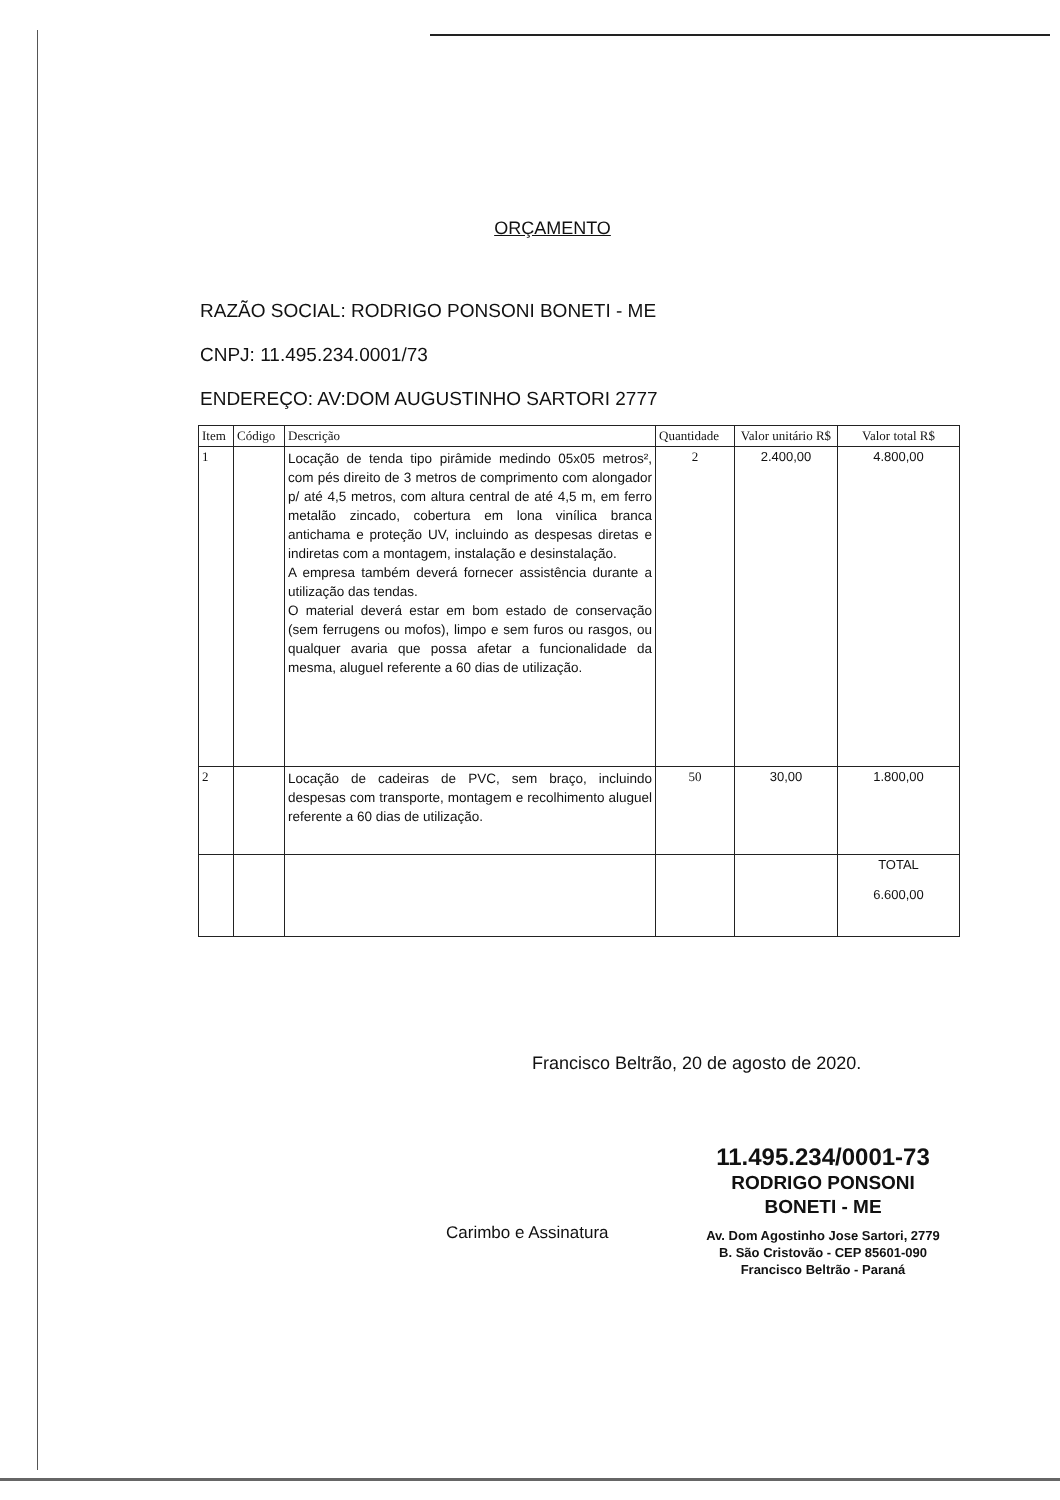ORÇAMENTO
RAZÃO SOCIAL: RODRIGO PONSONI BONETI - ME
CNPJ: 11.495.234.0001/73
ENDEREÇO: AV:DOM AUGUSTINHO SARTORI 2777
| Item | Código | Descrição | Quantidade | Valor unitário R$ | Valor total R$ |
| --- | --- | --- | --- | --- | --- |
| 1 | | Locação de tenda tipo pirâmide medindo 05x05 metros², com pés direito de 3 metros de comprimento com alongador p/ até 4,5 metros, com altura central de até 4,5 m, em ferro metalão zincado, cobertura em lona vinílica branca antichama e proteção UV, incluindo as despesas diretas e indiretas com a montagem, instalação e desinstalação. A empresa também deverá fornecer assistência durante a utilização das tendas. O material deverá estar em bom estado de conservação (sem ferrugens ou mofos), limpo e sem furos ou rasgos, ou qualquer avaria que possa afetar a funcionalidade da mesma, aluguel referente a 60 dias de utilização. | 2 | 2.400,00 | 4.800,00 |
| 2 | | Locação de cadeiras de PVC, sem braço, incluindo despesas com transporte, montagem e recolhimento aluguel referente a 60 dias de utilização. | 50 | 30,00 | 1.800,00 |
| | | | | | TOTAL 6.600,00 |
Francisco Beltrão, 20 de agosto de 2020.
Carimbo e Assinatura
11.495.234/0001-73
RODRIGO PONSONI
BONETI - ME
Av. Dom Agostinho Jose Sartori, 2779
B. São Cristovão - CEP 85601-090
Francisco Beltrão - Paraná